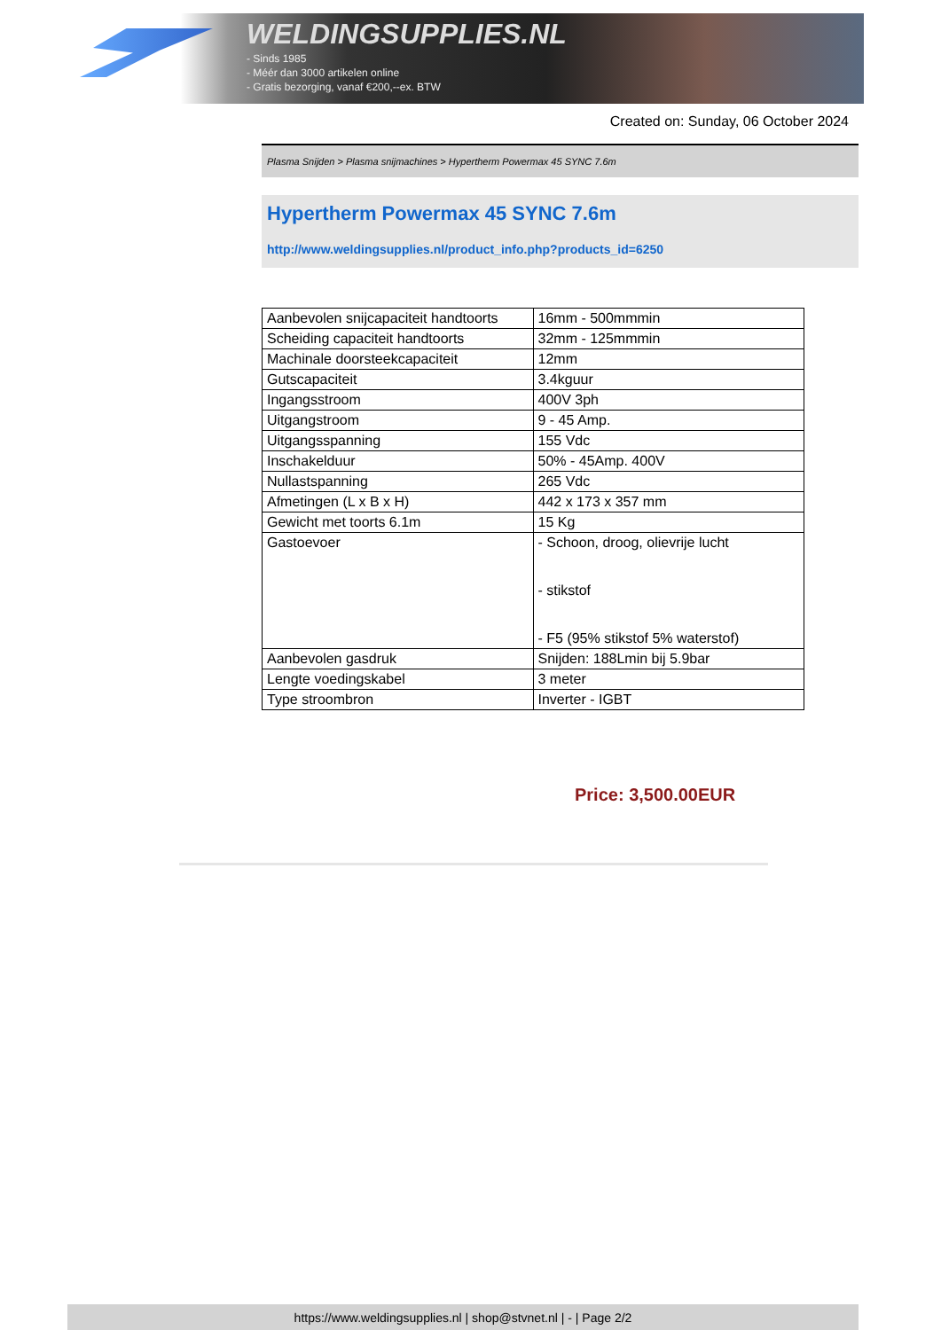WELDINGSUPPLIES.NL
- Sinds 1985
- Méér dan 3000 artikelen online
- Gratis bezorging, vanaf €200,--ex. BTW
Created on: Sunday, 06 October 2024
Plasma Snijden > Plasma snijmachines > Hypertherm Powermax 45 SYNC 7.6m
Hypertherm Powermax 45 SYNC 7.6m
http://www.weldingsupplies.nl/product_info.php?products_id=6250
| Aanbevolen snijcapaciteit handtoorts | 16mm - 500mmmin |
| Scheiding capaciteit handtoorts | 32mm - 125mmmin |
| Machinale doorsteekcapaciteit | 12mm |
| Gutscapaciteit | 3.4kguur |
| Ingangsstroom | 400V 3ph |
| Uitgangstroom | 9 - 45 Amp. |
| Uitgangsspanning | 155 Vdc |
| Inschakelduur | 50% - 45Amp. 400V |
| Nullastspanning | 265 Vdc |
| Afmetingen (L x B x H) | 442 x 173 x 357 mm |
| Gewicht met toorts 6.1m | 15 Kg |
| Gastoevoer | - Schoon, droog, olievrije lucht - stikstof - F5 (95% stikstof 5% waterstof) |
| Aanbevolen gasdruk | Snijden: 188Lmin bij 5.9bar |
| Lengte voedingskabel | 3 meter |
| Type stroombron | Inverter - IGBT |
Price: 3,500.00EUR
https://www.weldingsupplies.nl | shop@stvnet.nl | - | Page 2/2